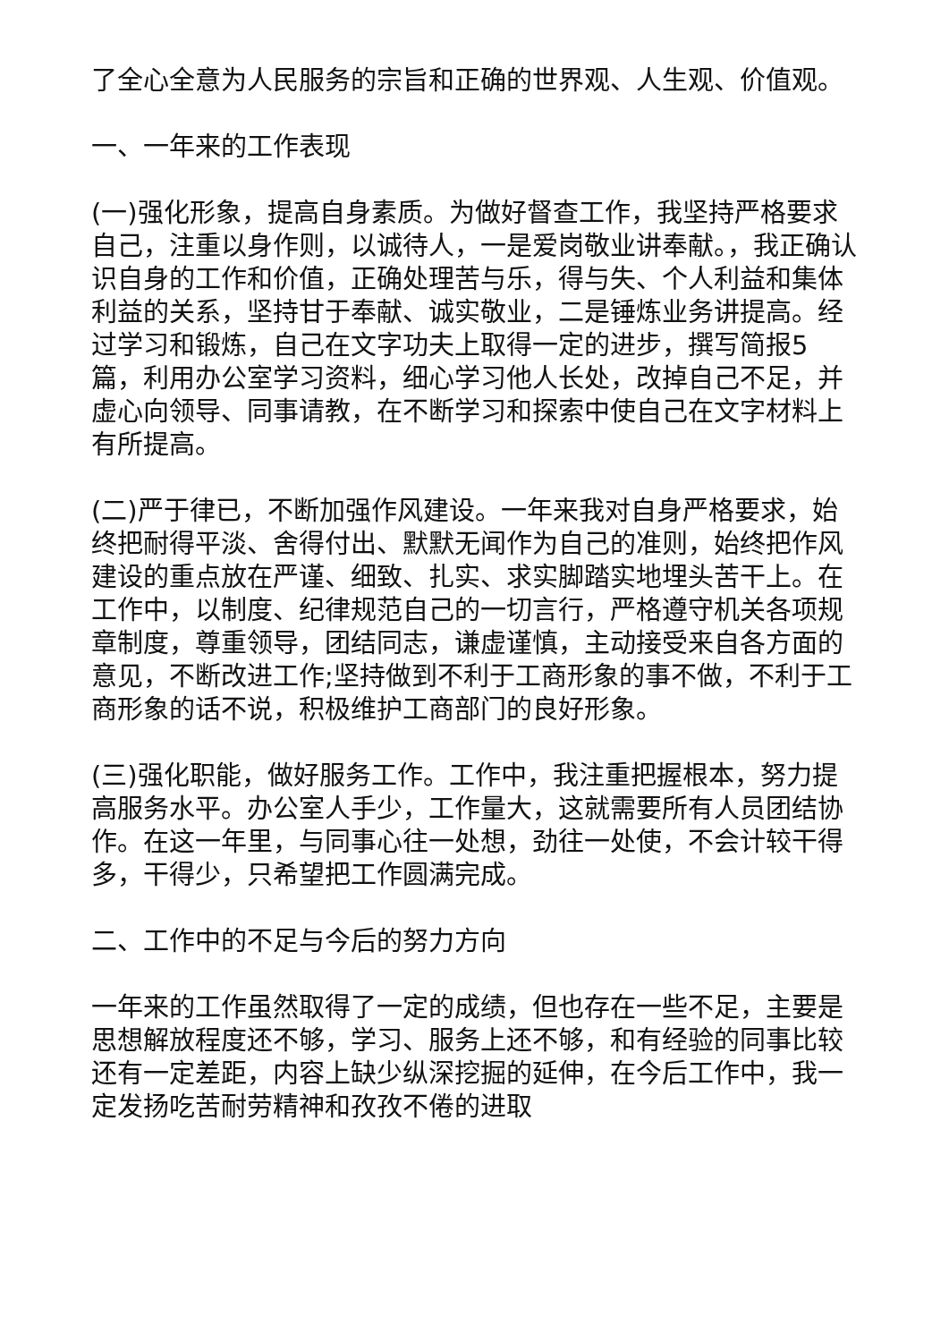了全心全意为人民服务的宗旨和正确的世界观、人生观、价值观。
一、一年来的工作表现
(一)强化形象，提高自身素质。为做好督查工作，我坚持严格要求自己，注重以身作则，以诚待人，一是爱岗敬业讲奉献。，我正确认识自身的工作和价值，正确处理苦与乐，得与失、个人利益和集体利益的关系，坚持甘于奉献、诚实敬业，二是锤炼业务讲提高。经过学习和锻炼，自己在文字功夫上取得一定的进步，撰写简报5篇，利用办公室学习资料，细心学习他人长处，改掉自己不足，并虚心向领导、同事请教，在不断学习和探索中使自己在文字材料上有所提高。
(二)严于律已，不断加强作风建设。一年来我对自身严格要求，始终把耐得平淡、舍得付出、默默无闻作为自己的准则，始终把作风建设的重点放在严谨、细致、扎实、求实脚踏实地埋头苦干上。在工作中，以制度、纪律规范自己的一切言行，严格遵守机关各项规章制度，尊重领导，团结同志，谦虚谨慎，主动接受来自各方面的意见，不断改进工作;坚持做到不利于工商形象的事不做，不利于工商形象的话不说，积极维护工商部门的良好形象。
(三)强化职能，做好服务工作。工作中，我注重把握根本，努力提高服务水平。办公室人手少，工作量大，这就需要所有人员团结协作。在这一年里，与同事心往一处想，劲往一处使，不会计较干得多，干得少，只希望把工作圆满完成。
二、工作中的不足与今后的努力方向
一年来的工作虽然取得了一定的成绩，但也存在一些不足，主要是思想解放程度还不够，学习、服务上还不够，和有经验的同事比较还有一定差距，内容上缺少纵深挖掘的延伸，在今后工作中，我一定发扬吃苦耐劳精神和孜孜不倦的进取